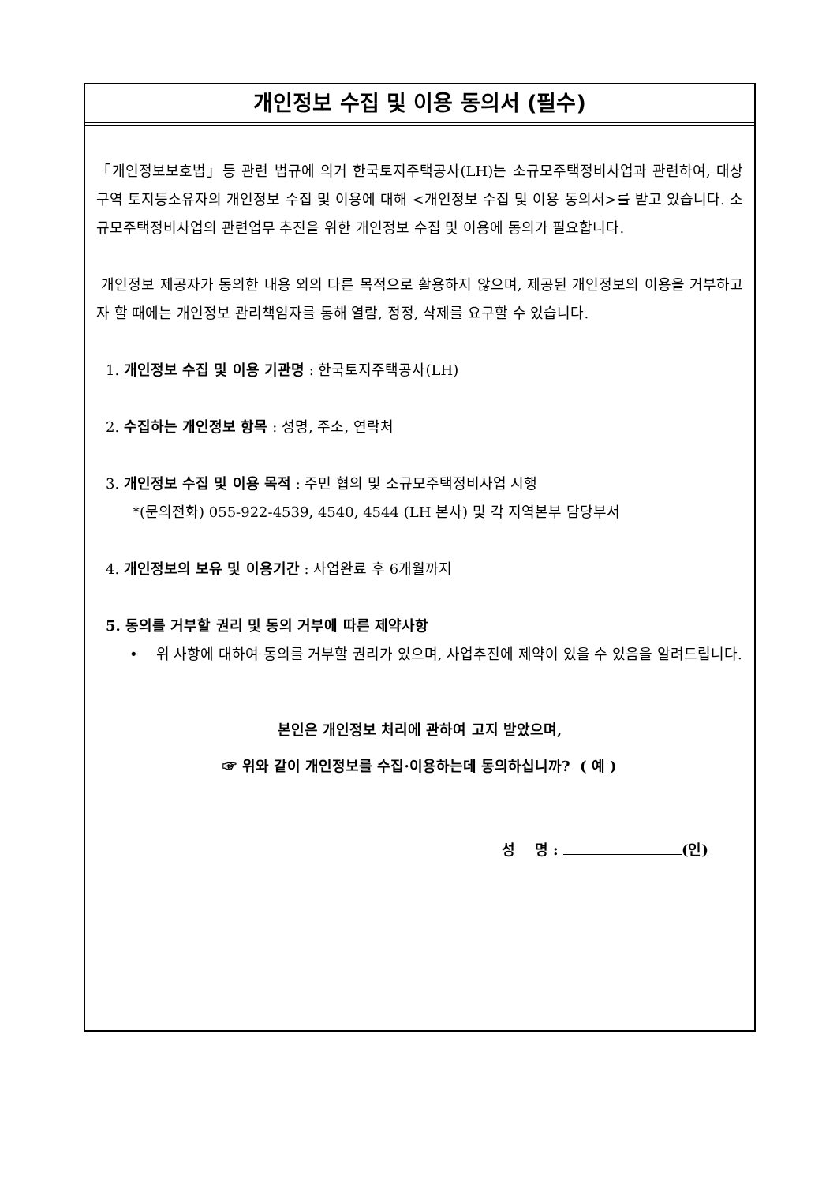개인정보 수집 및 이용 동의서 (필수)
「개인정보보호법」등 관련 법규에 의거 한국토지주택공사(LH)는 소규모주택정비사업과 관련하여, 대상구역 토지등소유자의 개인정보 수집 및 이용에 대해 <개인정보 수집 및 이용 동의서>를 받고 있습니다. 소규모주택정비사업의 관련업무 추진을 위한 개인정보 수집 및 이용에 동의가 필요합니다.
개인정보 제공자가 동의한 내용 외의 다른 목적으로 활용하지 않으며, 제공된 개인정보의 이용을 거부하고자 할 때에는 개인정보 관리책임자를 통해 열람, 정정, 삭제를 요구할 수 있습니다.
1. 개인정보 수집 및 이용 기관명 : 한국토지주택공사(LH)
2. 수집하는 개인정보 항목 : 성명, 주소, 연락처
3. 개인정보 수집 및 이용 목적 : 주민 협의 및 소규모주택정비사업 시행
*(문의전화) 055-922-4539, 4540, 4544 (LH 본사) 및 각 지역본부 담당부서
4. 개인정보의 보유 및 이용기간 : 사업완료 후 6개월까지
5. 동의를 거부할 권리 및 동의 거부에 따른 제약사항
• 위 사항에 대하여 동의를 거부할 권리가 있으며, 사업추진에 제약이 있을 수 있음을 알려드립니다.
본인은 개인정보 처리에 관하여 고지 받았으며,
☞ 위와 같이 개인정보를 수집·이용하는데 동의하십니까? ( 예 )
성 명 : (인)